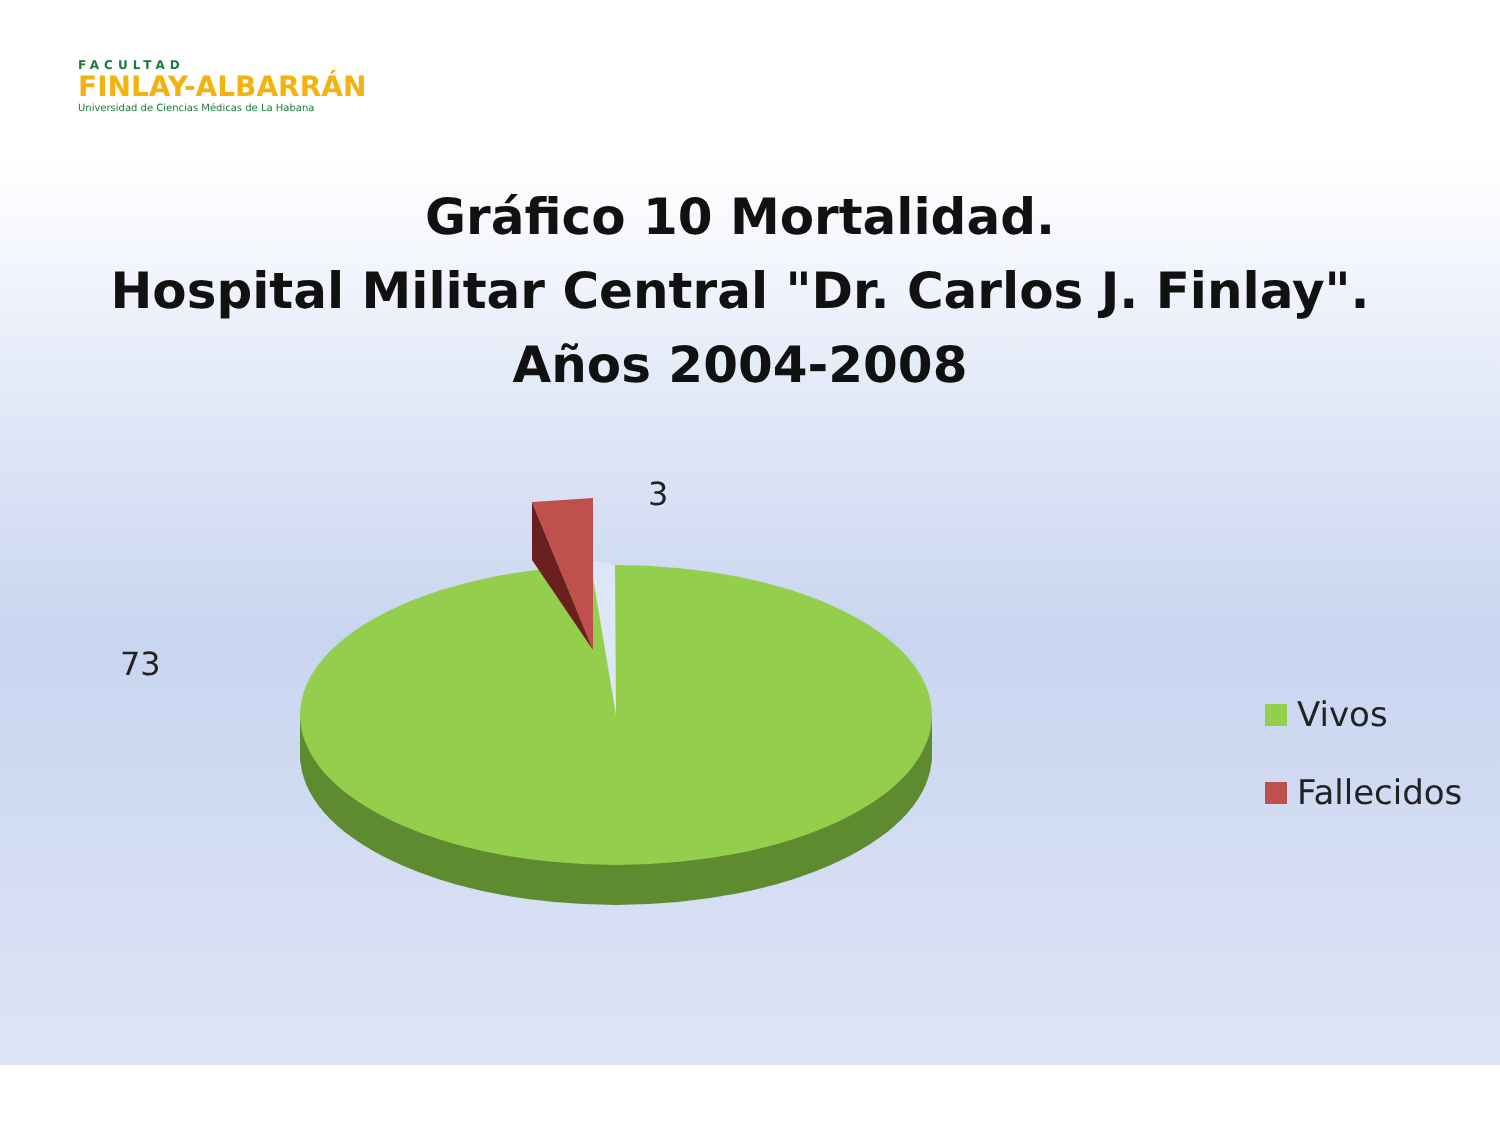FACULTAD
FINLAY-ALBARRÁN
Universidad de Ciencias Médicas de La Habana
Gráfico 10 Mortalidad.
Hospital Militar Central "Dr. Carlos J. Finlay".
Años 2004-2008
3
73
Vivos
Fallecidos